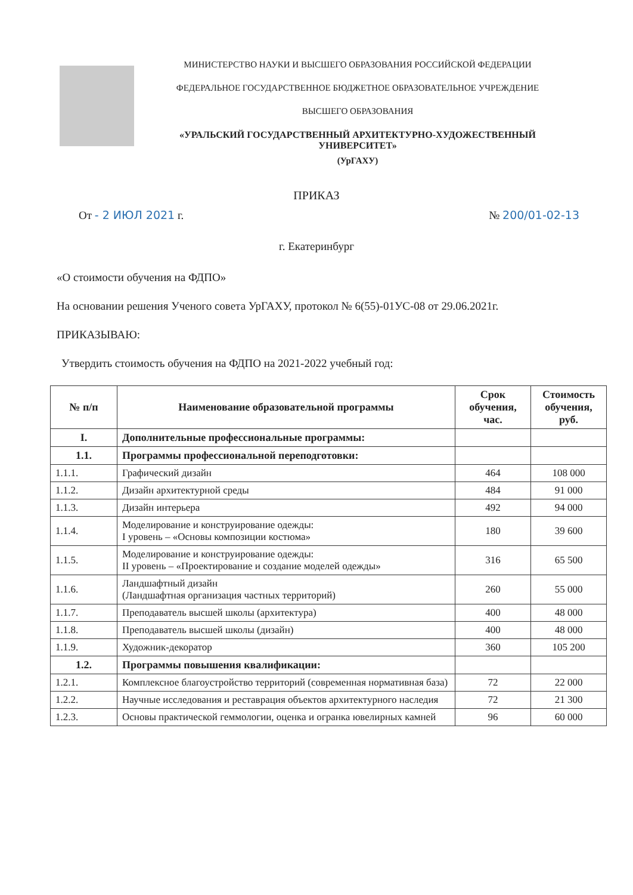МИНИСТЕРСТВО НАУКИ И ВЫСШЕГО ОБРАЗОВАНИЯ РОССИЙСКОЙ ФЕДЕРАЦИИ
ФЕДЕРАЛЬНОЕ ГОСУДАРСТВЕННОЕ БЮДЖЕТНОЕ ОБРАЗОВАТЕЛЬНОЕ УЧРЕЖДЕНИЕ
ВЫСШЕГО ОБРАЗОВАНИЯ
«УРАЛЬСКИЙ ГОСУДАРСТВЕННЫЙ АРХИТЕКТУРНО-ХУДОЖЕСТВЕННЫЙ УНИВЕРСИТЕТ»
(УрГАХУ)
ПРИКАЗ
От - 2 ИЮЛ 2021 г. № 200/01-02-13
г. Екатеринбург
«О стоимости обучения на ФДПО»
На основании решения Ученого совета УрГАХУ, протокол № 6(55)-01УС-08 от 29.06.2021г.
ПРИКАЗЫВАЮ:
Утвердить стоимость обучения на ФДПО на 2021-2022 учебный год:
| № п/п | Наименование образовательной программы | Срок обучения, час. | Стоимость обучения, руб. |
| --- | --- | --- | --- |
| I. | Дополнительные профессиональные программы: | | |
| 1.1. | Программы профессиональной переподготовки: | | |
| 1.1.1. | Графический дизайн | 464 | 108 000 |
| 1.1.2. | Дизайн архитектурной среды | 484 | 91 000 |
| 1.1.3. | Дизайн интерьера | 492 | 94 000 |
| 1.1.4. | Моделирование и конструирование одежды: I уровень – «Основы композиции костюма» | 180 | 39 600 |
| 1.1.5. | Моделирование и конструирование одежды: II уровень – «Проектирование и создание моделей одежды» | 316 | 65 500 |
| 1.1.6. | Ландшафтный дизайн (Ландшафтная организация частных территорий) | 260 | 55 000 |
| 1.1.7. | Преподаватель высшей школы (архитектура) | 400 | 48 000 |
| 1.1.8. | Преподаватель высшей школы (дизайн) | 400 | 48 000 |
| 1.1.9. | Художник-декоратор | 360 | 105 200 |
| 1.2. | Программы повышения квалификации: | | |
| 1.2.1. | Комплексное благоустройство территорий (современная нормативная база) | 72 | 22 000 |
| 1.2.2. | Научные исследования и реставрация объектов архитектурного наследия | 72 | 21 300 |
| 1.2.3. | Основы практической геммологии, оценка и огранка ювелирных камней | 96 | 60 000 |